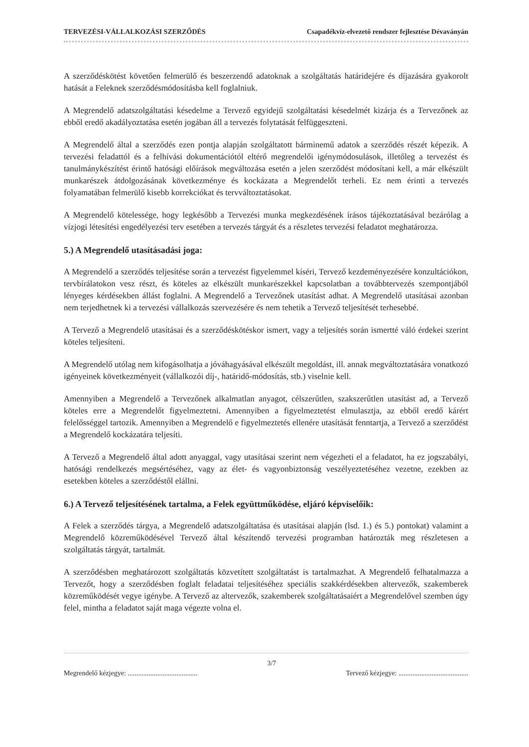TERVEZÉSI-VÁLLALKOZÁSI SZERZŐDÉS Csapadékvíz-elvezető rendszer fejlesztése Dévaványán
A szerződéskötést követően felmerülő és beszerzendő adatoknak a szolgáltatás határidejére és díjazására gyakorolt hatását a Feleknek szerződésmódosításba kell foglalniuk.
A Megrendelő adatszolgáltatási késedelme a Tervező egyidejű szolgáltatási késedelmét kizárja és a Tervezőnek az ebből eredő akadályoztatása esetén jogában áll a tervezés folytatását felfüggeszteni.
A Megrendelő által a szerződés ezen pontja alapján szolgáltatott bárminemű adatok a szerződés részét képezik. A tervezési feladattól és a felhívási dokumentációtól eltérő megrendelői igénymódosulások, illetőleg a tervezést és tanulmánykészítést érintő hatósági előírások megváltozása esetén a jelen szerződést módosítani kell, a már elkészült munkarészek átdolgozásának következménye és kockázata a Megrendelőt terheli. Ez nem érinti a tervezés folyamatában felmerülő kisebb korrekciókat és tervváltoztatásokat.
A Megrendelő kötelessége, hogy legkésőbb a Tervezési munka megkezdésének írásos tájékoztatásával bezárólag a vízjogi létesítési engedélyezési terv esetében a tervezés tárgyát és a részletes tervezési feladatot meghatározza.
5.) A Megrendelő utasításadási joga:
A Megrendelő a szerződés teljesítése során a tervezést figyelemmel kíséri, Tervező kezdeményezésére konzultációkon, tervbírálatokon vesz részt, és köteles az elkészült munkarészekkel kapcsolatban a továbbtervezés szempontjából lényeges kérdésekben állást foglalni. A Megrendelő a Tervezőnek utasítást adhat. A Megrendelő utasításai azonban nem terjedhetnek ki a tervezési vállalkozás szervezésére és nem tehetik a Tervező teljesítését terhesebbé.
A Tervező a Megrendelő utasításai és a szerződéskötéskor ismert, vagy a teljesítés során ismertté váló érdekei szerint köteles teljesíteni.
A Megrendelő utólag nem kifogásolhatja a jóváhagyásával elkészült megoldást, ill. annak megváltoztatására vonatkozó igényeinek következményeit (vállalkozói díj-, határidő-módosítás, stb.) viselnie kell.
Amennyiben a Megrendelő a Tervezőnek alkalmatlan anyagot, célszerűtlen, szakszerűtlen utasítást ad, a Tervező köteles erre a Megrendelőt figyelmeztetni. Amennyiben a figyelmeztetést elmulasztja, az ebből eredő kárért felelősséggel tartozik. Amennyiben a Megrendelő e figyelmeztetés ellenére utasítását fenntartja, a Tervező a szerződést a Megrendelő kockázatára teljesíti.
A Tervező a Megrendelő által adott anyaggal, vagy utasításai szerint nem végezheti el a feladatot, ha ez jogszabályi, hatósági rendelkezés megsértéséhez, vagy az élet- és vagyonbiztonság veszélyeztetéséhez vezetne, ezekben az esetekben köteles a szerződéstől elállni.
6.) A Tervező teljesítésének tartalma, a Felek együttműködése, eljáró képviselőik:
A Felek a szerződés tárgya, a Megrendelő adatszolgáltatása és utasításai alapján (lsd. 1.) és 5.) pontokat) valamint a Megrendelő közreműködésével Tervező által készítendő tervezési programban határozták meg részletesen a szolgáltatás tárgyát, tartalmát.
A szerződésben meghatározott szolgáltatás közvetített szolgáltatást is tartalmazhat. A Megrendelő felhatalmazza a Tervezőt, hogy a szerződésben foglalt feladatai teljesítéséhez speciális szakkérdésekben altervezők, szakemberek közreműködését vegye igénybe. A Tervező az altervezők, szakemberek szolgáltatásaiért a Megrendelővel szemben úgy felel, mintha a feladatot saját maga végezte volna el.
Megrendelő kézjegye: ........................................ 3/7 Tervező kézjegye: ........................................